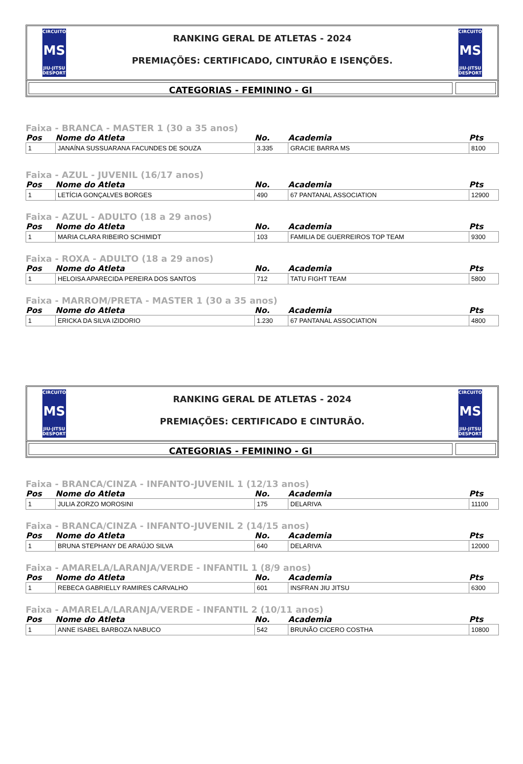CIRCUITO
MS
JIU-JITSU DESPORTIVO
RANKING GERAL DE ATLETAS - 2024
PREMIAÇÕES: CERTIFICADO, CINTURÃO E ISENÇÕES.
CIRCUITO
MS
JIU-JITSU DESPORTIVO
CATEGORIAS - FEMININO - GI
Faixa - BRANCA - MASTER 1 (30 a 35 anos)
| Pos | Nome do Atleta | No. | Academia | Pts |
| --- | --- | --- | --- | --- |
| 1 | JANAÍNA SUSSUARANA FACUNDES DE SOUZA | 3.335 | GRACIE BARRA MS | 8100 |
Faixa - AZUL - JUVENIL (16/17 anos)
| Pos | Nome do Atleta | No. | Academia | Pts |
| --- | --- | --- | --- | --- |
| 1 | LETÍCIA GONÇALVES BORGES | 490 | 67 PANTANAL ASSOCIATION | 12900 |
Faixa - AZUL - ADULTO (18 a 29 anos)
| Pos | Nome do Atleta | No. | Academia | Pts |
| --- | --- | --- | --- | --- |
| 1 | MARIA CLARA RIBEIRO SCHIMIDT | 103 | FAMILIA DE GUERREIROS TOP TEAM | 9300 |
Faixa - ROXA - ADULTO (18 a 29 anos)
| Pos | Nome do Atleta | No. | Academia | Pts |
| --- | --- | --- | --- | --- |
| 1 | HELOISA APARECIDA PEREIRA DOS SANTOS | 712 | TATU FIGHT TEAM | 5800 |
Faixa - MARROM/PRETA - MASTER 1 (30 a 35 anos)
| Pos | Nome do Atleta | No. | Academia | Pts |
| --- | --- | --- | --- | --- |
| 1 | ERICKA DA SILVA IZIDORIO | 1.230 | 67 PANTANAL ASSOCIATION | 4800 |
CIRCUITO
MS
JIU-JITSU DESPORTIVO
RANKING GERAL DE ATLETAS - 2024
PREMIAÇÕES: CERTIFICADO E CINTURÃO.
CIRCUITO
MS
JIU-JITSU DESPORTIVO
CATEGORIAS - FEMININO - GI
Faixa - BRANCA/CINZA - INFANTO-JUVENIL 1 (12/13 anos)
| Pos | Nome do Atleta | No. | Academia | Pts |
| --- | --- | --- | --- | --- |
| 1 | JULIA ZORZO MOROSINI | 175 | DELARIVA | 11100 |
Faixa - BRANCA/CINZA - INFANTO-JUVENIL 2 (14/15 anos)
| Pos | Nome do Atleta | No. | Academia | Pts |
| --- | --- | --- | --- | --- |
| 1 | BRUNA STEPHANY DE ARAÚJO SILVA | 640 | DELARIVA | 12000 |
Faixa - AMARELA/LARANJA/VERDE - INFANTIL 1 (8/9 anos)
| Pos | Nome do Atleta | No. | Academia | Pts |
| --- | --- | --- | --- | --- |
| 1 | REBECA GABRIELLY RAMIRES CARVALHO | 601 | INSFRAN JIU JITSU | 6300 |
Faixa - AMARELA/LARANJA/VERDE - INFANTIL 2 (10/11 anos)
| Pos | Nome do Atleta | No. | Academia | Pts |
| --- | --- | --- | --- | --- |
| 1 | ANNE ISABEL BARBOZA NABUCO | 542 | BRUNÃO CICERO COSTHA | 10800 |